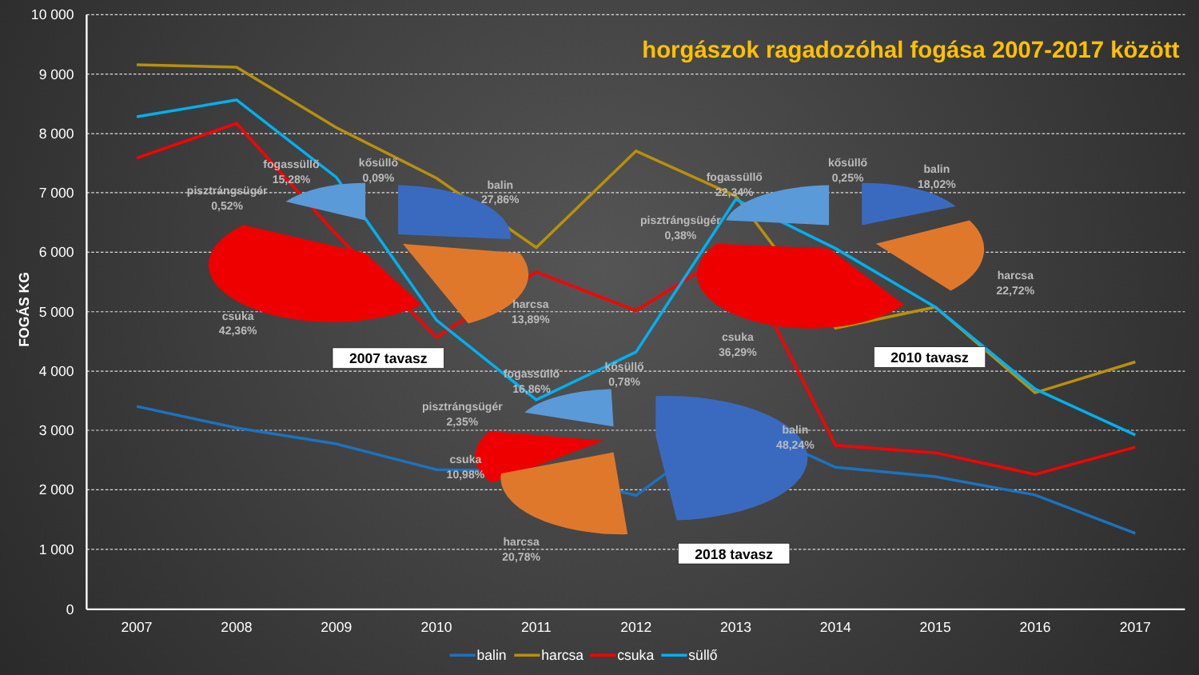10 000
9 000
8 000
7 000
6 000
5 000
4 000
3 000
2 000
1 000
0
2007
2008
2009
2010
2011
2012
2013
2014
2015
2016
2017
FOGÁS KG
horgászok ragadozóhal fogása 2007-2017 között
fogassüllő
15,28%
kősüllő
0,09%
pisztrángsügér
0,52%
balin
27,86%
harcsa
13,89%
csuka
42,36%
fogassüllő
22,34%
kősüllő
0,25%
balin
18,02%
pisztrángsügér
0,38%
harcsa
22,72%
csuka
36,29%
fogassüllő
16,86%
kősüllő
0,78%
pisztrángsügér
2,35%
csuka
10,98%
balin
48,24%
harcsa
20,78%
2007 tavasz
2010 tavasz
2018 tavasz
balin
harcsa
csuka
süllő